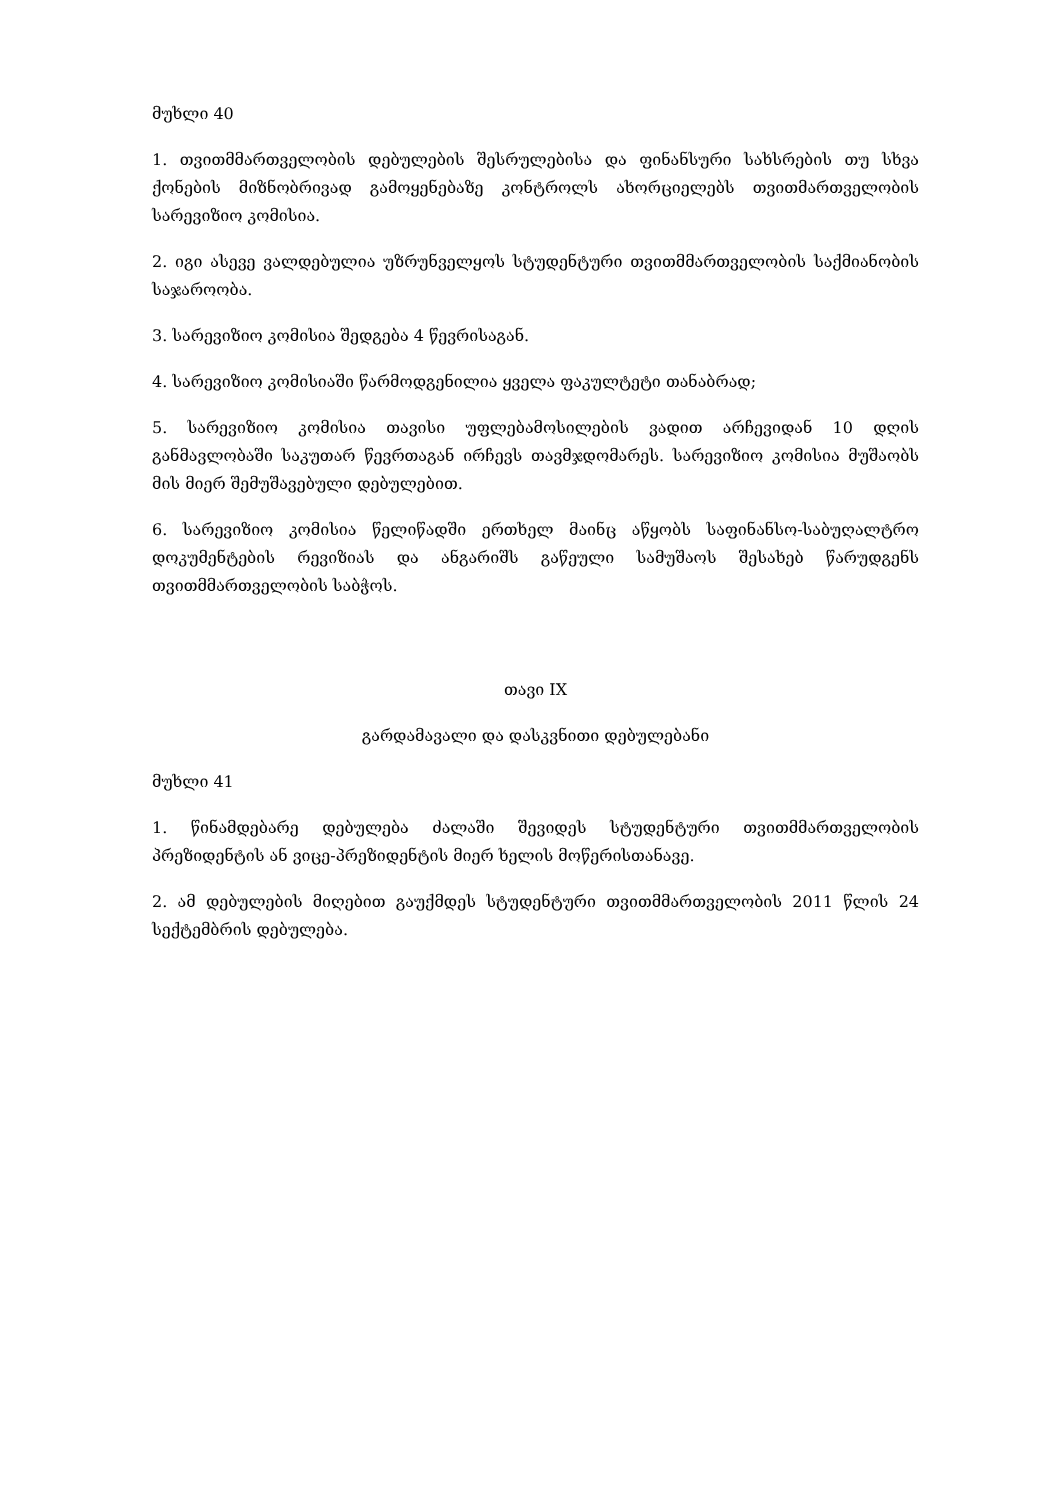მუხლი 40
1. თვითმმართველობის დებულების შესრულებისა და ფინანსური სახსრების თუ სხვა ქონების მიზნობრივად გამოყენებაზე კონტროლს ახორციელებს თვითმართველობის სარევიზიო კომისია.
2. იგი ასევე ვალდებულია უზრუნველყოს სტუდენტური თვითმმართველობის საქმიანობის საჯაროობა.
3. სარევიზიო კომისია შედგება 4 წევრისაგან.
4. სარევიზიო კომისიაში წარმოდგენილია ყველა ფაკულტეტი თანაბრად;
5. სარევიზიო კომისია თავისი უფლებამოსილების ვადით არჩევიდან 10 დღის განმავლობაში საკუთარ წევრთაგან ირჩევს თავმჯდომარეს. სარევიზიო კომისია მუშაობს მის მიერ შემუშავებული დებულებით.
6. სარევიზიო კომისია წელიწადში ერთხელ მაინც აწყობს საფინანსო-საბუღალტრო დოკუმენტების რევიზიას და ანგარიშს გაწეული სამუშაოს შესახებ წარუდგენს თვითმმართველობის საბჭოს.
თავი IX
გარდამავალი და დასკვნითი დებულებანი
მუხლი 41
1. წინამდებარე დებულება ძალაში შევიდეს სტუდენტური თვითმმართველობის პრეზიდენტის ან ვიცე-პრეზიდენტის მიერ ხელის მოწერისთანავე.
2. ამ დებულების მიღებით გაუქმდეს სტუდენტური თვითმმართველობის 2011 წლის 24 სექტემბრის დებულება.